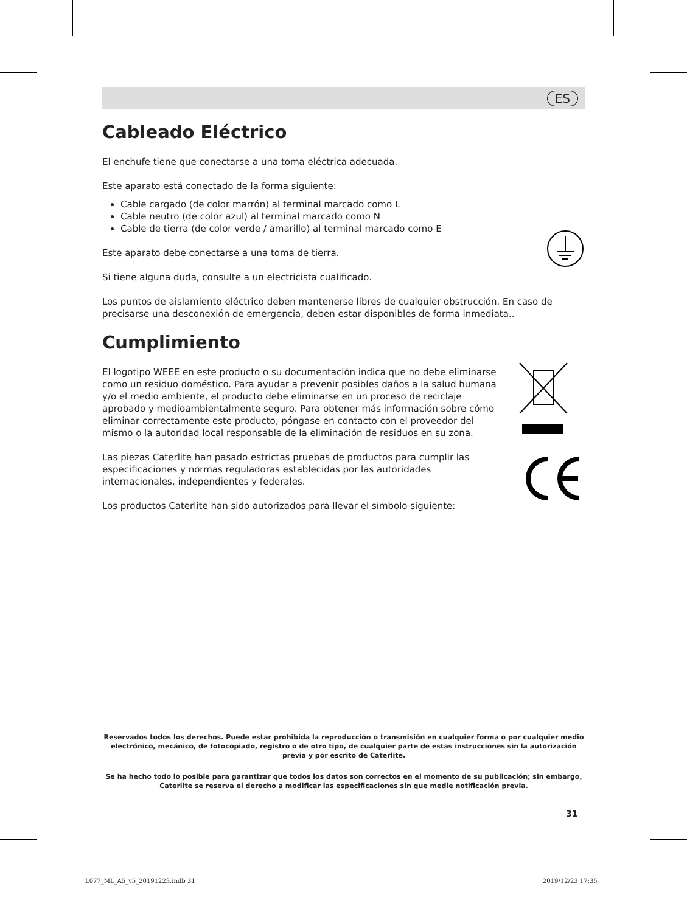ES
Cableado Eléctrico
El enchufe tiene que conectarse a una toma eléctrica adecuada.
Este aparato está conectado de la forma siguiente:
Cable cargado (de color marrón) al terminal marcado como L
Cable neutro (de color azul) al terminal marcado como N
Cable de tierra (de color verde / amarillo) al terminal marcado como E
Este aparato debe conectarse a una toma de tierra.
Si tiene alguna duda, consulte a un electricista cualificado.
Los puntos de aislamiento eléctrico deben mantenerse libres de cualquier obstrucción. En caso de precisarse una desconexión de emergencia, deben estar disponibles de forma inmediata..
Cumplimiento
El logotipo WEEE en este producto o su documentación indica que no debe eliminarse como un residuo doméstico. Para ayudar a prevenir posibles daños a la salud humana y/o el medio ambiente, el producto debe eliminarse en un proceso de reciclaje aprobado y medioambientalmente seguro. Para obtener más información sobre cómo eliminar correctamente este producto, póngase en contacto con el proveedor del mismo o la autoridad local responsable de la eliminación de residuos en su zona.
Las piezas Caterlite han pasado estrictas pruebas de productos para cumplir las especificaciones y normas reguladoras establecidas por las autoridades internacionales, independientes y federales.
Los productos Caterlite han sido autorizados para llevar el símbolo siguiente:
Reservados todos los derechos. Puede estar prohibida la reproducción o transmisión en cualquier forma o por cualquier medio electrónico, mecánico, de fotocopiado, registro o de otro tipo, de cualquier parte de estas instrucciones sin la autorización previa y por escrito de Caterlite.
Se ha hecho todo lo posible para garantizar que todos los datos son correctos en el momento de su publicación; sin embargo, Caterlite se reserva el derecho a modificar las especificaciones sin que medie notificación previa.
31
L077_ML_A5_v5_20191223.indb 31 2019/12/23 17:35